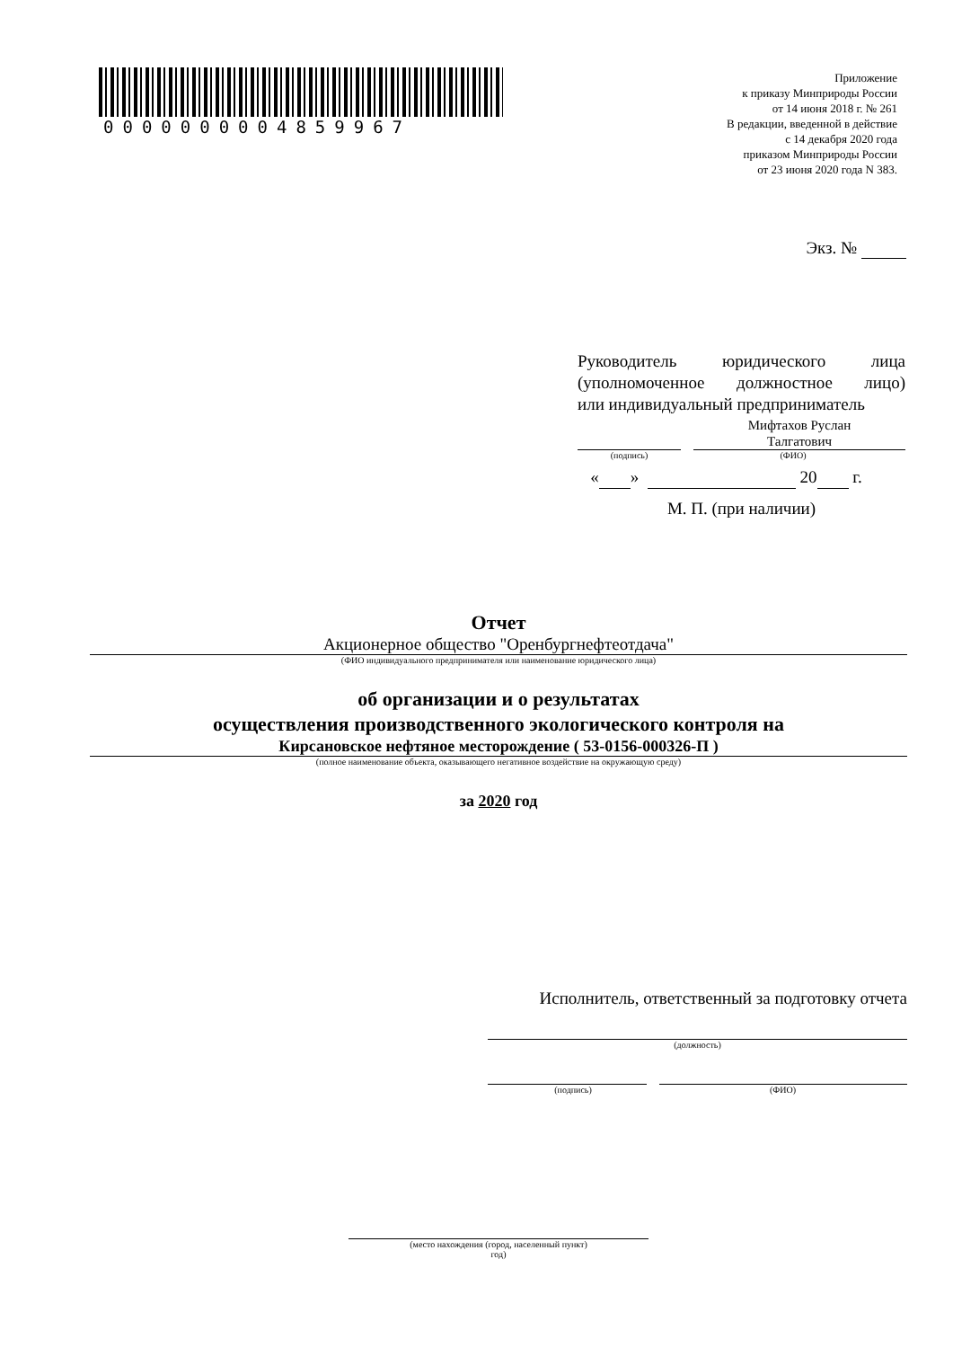0000000004859967
Приложение
к приказу Минприроды России
от 14 июня 2018 г. № 261
В редакции, введенной в действие
с 14 декабря 2020 года
приказом Минприроды России
от 23 июня 2020 года N 383.
Экз. №
Руководитель юридического лица (уполномоченное должностное лицо)
или индивидуальный предприниматель
Мифтахов Руслан
Талгатович
(подпись) (ФИО)
« » 20 г.
М. П. (при наличии)
Отчет
Акционерное общество "Оренбургнефтеотдача"
(ФИО индивидуального предпринимателя или наименование юридического лица)
об организации и о результатах
осуществления производственного экологического контроля на
Кирсановское нефтяное месторождение ( 53-0156-000326-П )
(полное наименование объекта, оказывающего негативное воздействие на окружающую среду)
за 2020 год
Исполнитель, ответственный за подготовку отчета
(должность)
(подпись) (ФИО)
(место нахождения (город, населенный пункт)
год)